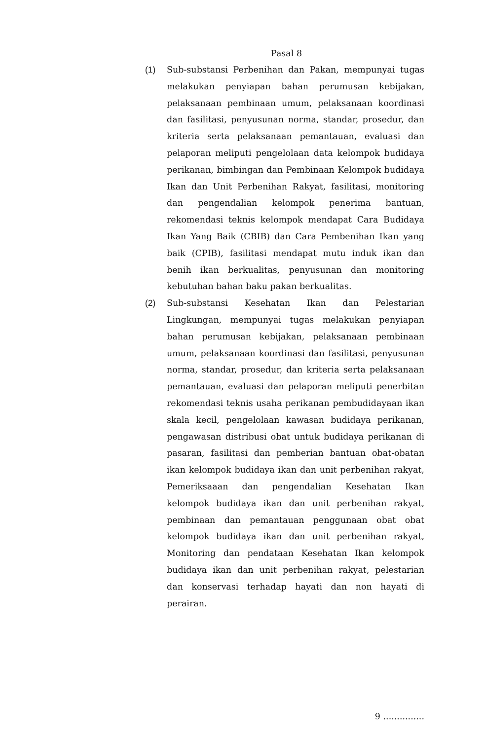Pasal 8
(1) Sub-substansi Perbenihan dan Pakan, mempunyai tugas melakukan penyiapan bahan perumusan kebijakan, pelaksanaan pembinaan umum, pelaksanaan koordinasi dan fasilitasi, penyusunan norma, standar, prosedur, dan kriteria serta pelaksanaan pemantauan, evaluasi dan pelaporan meliputi pengelolaan data kelompok budidaya perikanan, bimbingan dan Pembinaan Kelompok budidaya Ikan dan Unit Perbenihan Rakyat, fasilitasi, monitoring dan pengendalian kelompok penerima bantuan, rekomendasi teknis kelompok mendapat Cara Budidaya Ikan Yang Baik (CBIB) dan Cara Pembenihan Ikan yang baik (CPIB), fasilitasi mendapat mutu induk ikan dan benih ikan berkualitas, penyusunan dan monitoring kebutuhan bahan baku pakan berkualitas.
(2) Sub-substansi Kesehatan Ikan dan Pelestarian Lingkungan, mempunyai tugas melakukan penyiapan bahan perumusan kebijakan, pelaksanaan pembinaan umum, pelaksanaan koordinasi dan fasilitasi, penyusunan norma, standar, prosedur, dan kriteria serta pelaksanaan pemantauan, evaluasi dan pelaporan meliputi penerbitan rekomendasi teknis usaha perikanan pembudidayaan ikan skala kecil, pengelolaan kawasan budidaya perikanan, pengawasan distribusi obat untuk budidaya perikanan di pasaran, fasilitasi dan pemberian bantuan obat-obatan ikan kelompok budidaya ikan dan unit perbenihan rakyat, Pemeriksaaan dan pengendalian Kesehatan Ikan kelompok budidaya ikan dan unit perbenihan rakyat, pembinaan dan pemantauan penggunaan obat obat kelompok budidaya ikan dan unit perbenihan rakyat, Monitoring dan pendataan Kesehatan Ikan kelompok budidaya ikan dan unit perbenihan rakyat, pelestarian dan konservasi terhadap hayati dan non hayati di perairan.
9 ...............